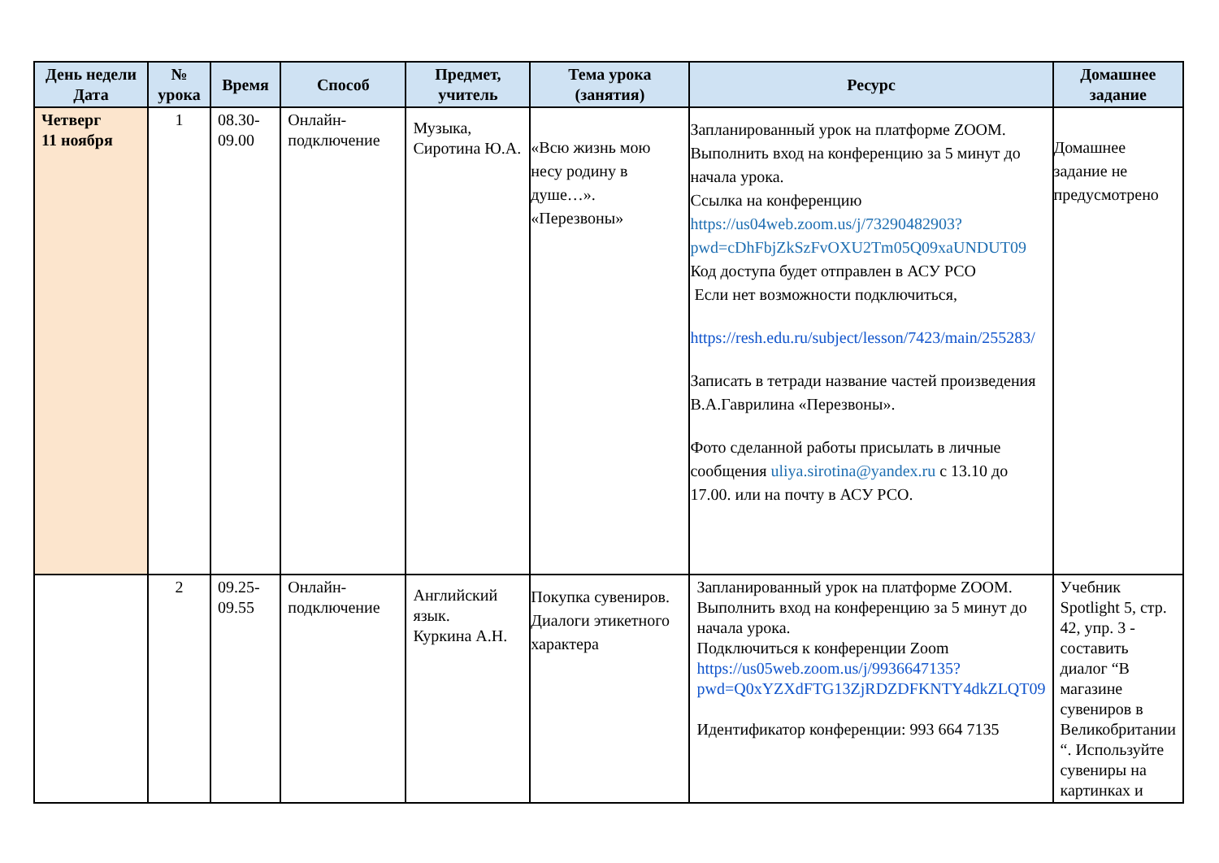| День недели Дата | № урока | Время | Способ | Предмет, учитель | Тема урока (занятия) | Ресурс | Домашнее задание |
| --- | --- | --- | --- | --- | --- | --- | --- |
| Четверг 11 ноября | 1 | 08.30- 09.00 | Онлайн-подключение | Музыка, Сиротина Ю.А. | «Всю жизнь мою несу родину в душе…». «Перезвоны» | Запланированный урок на платформе ZOOM. Выполнить вход на конференцию за 5 минут до начала урока. Ссылка на конференцию https://us04web.zoom.us/j/73290482903?pwd=cDhFbjZkSzFvOXU2Tm05Q09xaUNDUT09 Код доступа будет отправлен в АСУ РСО Если нет возможности подключиться, https://resh.edu.ru/subject/lesson/7423/main/255283/ Записать в тетради название частей произведения В.А.Гаврилина «Перезвоны». Фото сделанной работы присылать в личные сообщения uliya.sirotina@yandex.ru с 13.10 до 17.00. или на почту в АСУ РСО. | Домашнее задание не предусмотрено |
| | 2 | 09.25- 09.55 | Онлайн-подключение | Английский язык. Куркина А.Н. | Покупка сувениров. Диалоги этикетного характера | Запланированный урок на платформе ZOOM. Выполнить вход на конференцию за 5 минут до начала урока. Подключиться к конференции Zoom https://us05web.zoom.us/j/9936647135?pwd=Q0xYZXdFTG13ZjRDZDFKNTY4dkZLQT09 Идентификатор конференции: 993 664 7135 | Учебник Spotlight 5, стр. 42, упр. 3 - составить диалог “В магазине сувениров в Великобритании “. Используйте сувениры на картинках и |